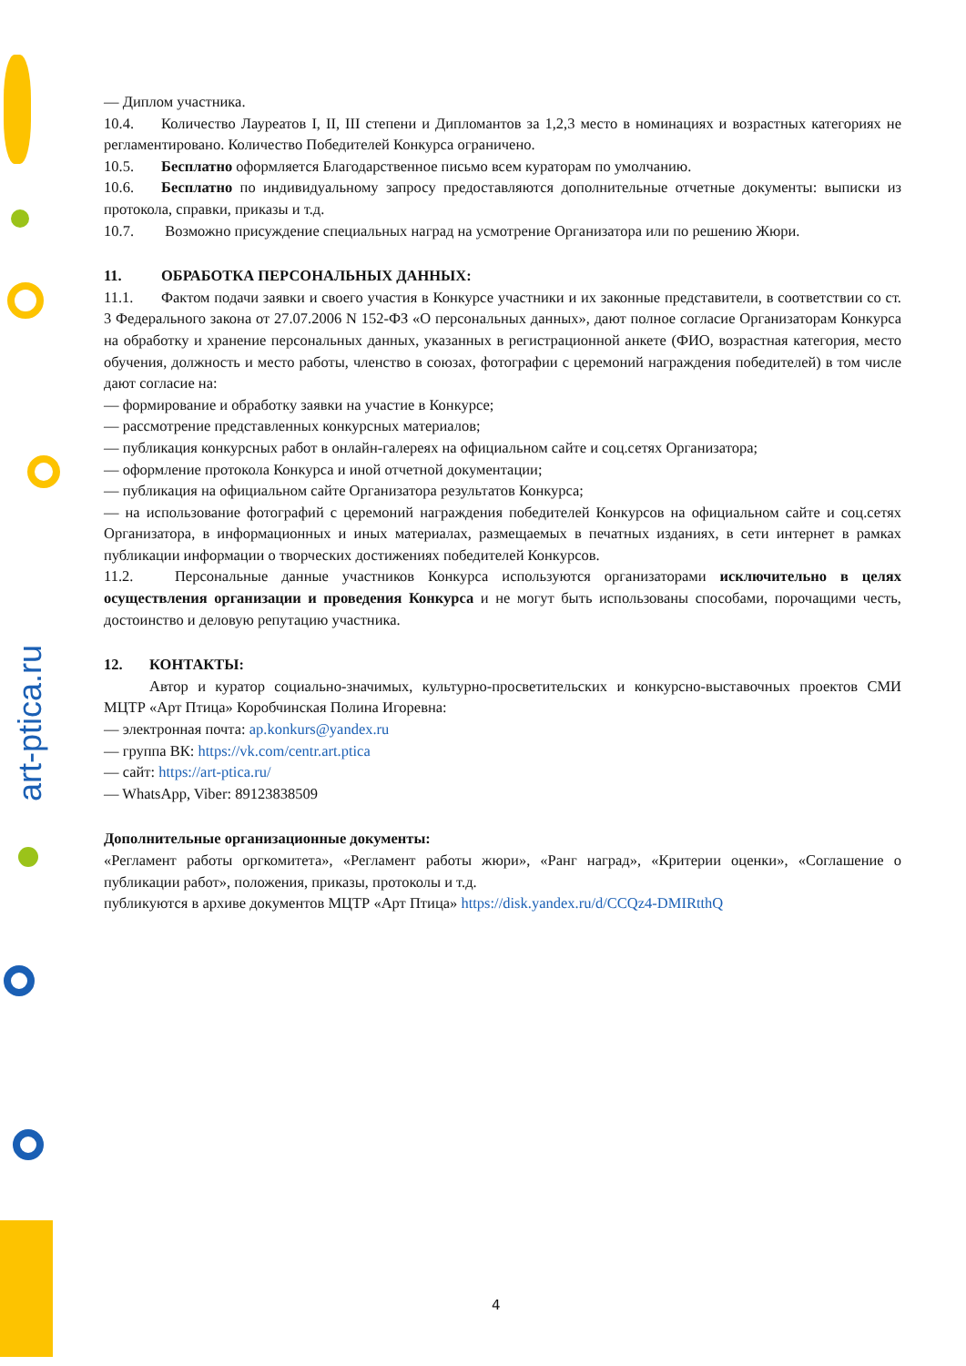art-ptica.ru
— Диплом участника.
10.4. Количество Лауреатов I, II, III степени и Дипломантов за 1,2,3 место в номинациях и возрастных категориях не регламентировано. Количество Победителей Конкурса ограничено.
10.5. Бесплатно оформляется Благодарственное письмо всем кураторам по умолчанию.
10.6. Бесплатно по индивидуальному запросу предоставляются дополнительные отчетные документы: выписки из протокола, справки, приказы и т.д.
10.7. Возможно присуждение специальных наград на усмотрение Организатора или по решению Жюри.
11. ОБРАБОТКА ПЕРСОНАЛЬНЫХ ДАННЫХ:
11.1. Фактом подачи заявки и своего участия в Конкурсе участники и их законные представители, в соответствии со ст. 3 Федерального закона от 27.07.2006 N 152-ФЗ «О персональных данных», дают полное согласие Организаторам Конкурса на обработку и хранение персональных данных, указанных в регистрационной анкете (ФИО, возрастная категория, место обучения, должность и место работы, членство в союзах, фотографии с церемоний награждения победителей) в том числе дают согласие на:
— формирование и обработку заявки на участие в Конкурсе;
— рассмотрение представленных конкурсных материалов;
— публикация конкурсных работ в онлайн-галереях на официальном сайте и соц.сетях Организатора;
— оформление протокола Конкурса и иной отчетной документации;
— публикация на официальном сайте Организатора результатов Конкурса;
— на использование фотографий с церемоний награждения победителей Конкурсов на официальном сайте и соц.сетях Организатора, в информационных и иных материалах, размещаемых в печатных изданиях, в сети интернет в рамках публикации информации о творческих достижениях победителей Конкурсов.
11.2. Персональные данные участников Конкурса используются организаторами исключительно в целях осуществления организации и проведения Конкурса и не могут быть использованы способами, порочащими честь, достоинство и деловую репутацию участника.
12. КОНТАКТЫ:
Автор и куратор социально-значимых, культурно-просветительских и конкурсно-выставочных проектов СМИ МЦТР «Арт Птица» Коробчинская Полина Игоревна:
— электронная почта: ap.konkurs@yandex.ru
— группа ВК: https://vk.com/centr.art.ptica
— сайт: https://art-ptica.ru/
— WhatsApp, Viber: 89123838509
Дополнительные организационные документы:
«Регламент работы оргкомитета», «Регламент работы жюри», «Ранг наград», «Критерии оценки», «Соглашение о публикации работ», положения, приказы, протоколы и т.д.
публикуются в архиве документов МЦТР «Арт Птица» https://disk.yandex.ru/d/CCQz4-DMIRtthQ
4